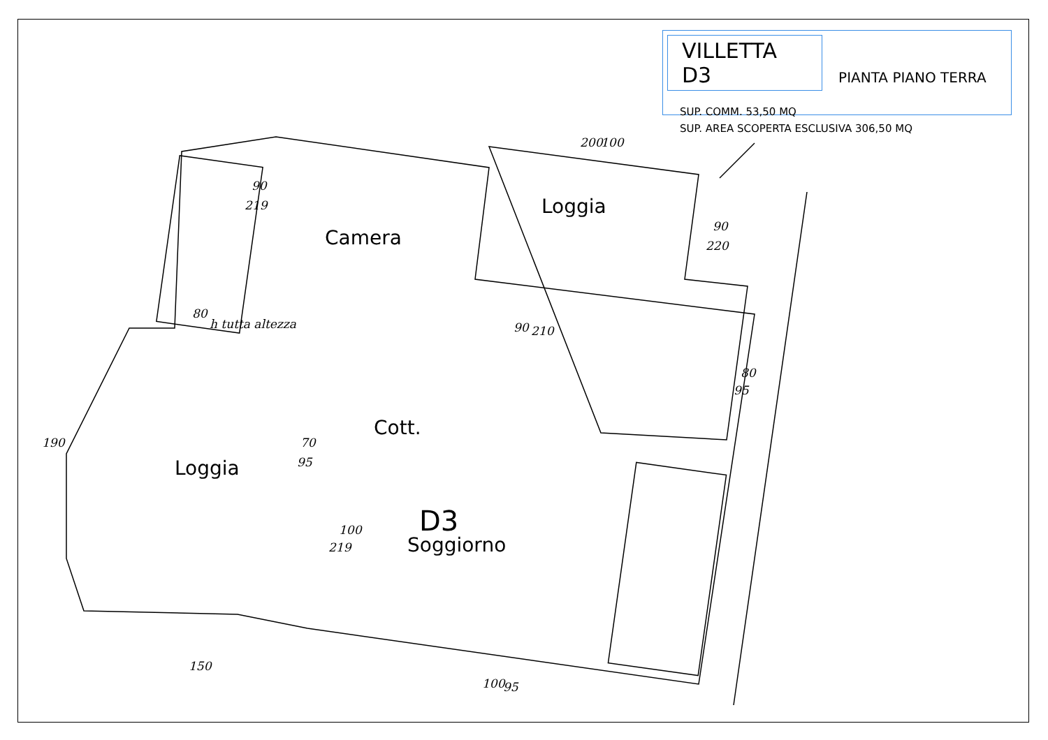VILLETTA D3 PIANTA PIANO TERRA
SUP. COMM. 53,50 MQ
SUP. AREA SCOPERTA ESCLUSIVA 306,50 MQ
90
219
90
220
80
95
190
70
95
100
219
80
h tutta altezza
200
100
90
210
150
100
95
Camera
Loggia
Loggia
Cott.
D3
Soggiorno